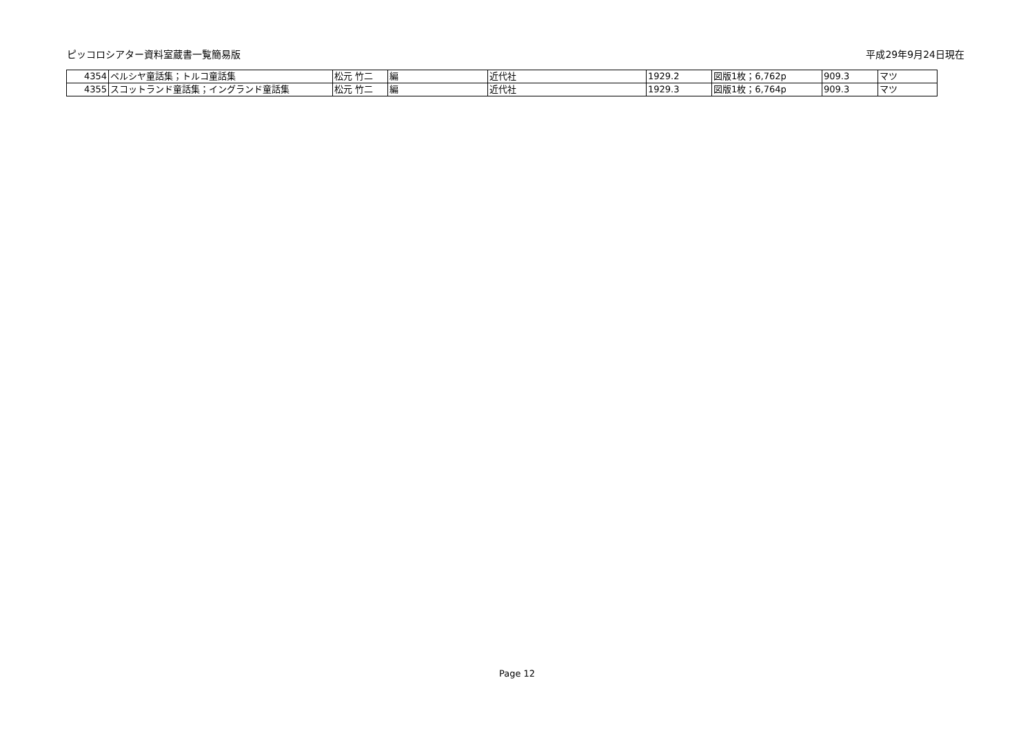ピッコロシアター資料室蔵書一覧簡易版 平成29年9月24日現在
| 4354 | ペルシヤ童話集；トルコ童話集 | 松元 竹二 | 編 | 近代社 | 1929.2 | 図版1枚；6,762p | 909.3 | マツ |
| 4355 | スコットランド童話集；イングランド童話集 | 松元 竹二 | 編 | 近代社 | 1929.3 | 図版1枚；6,764p | 909.3 | マツ |
Page 12